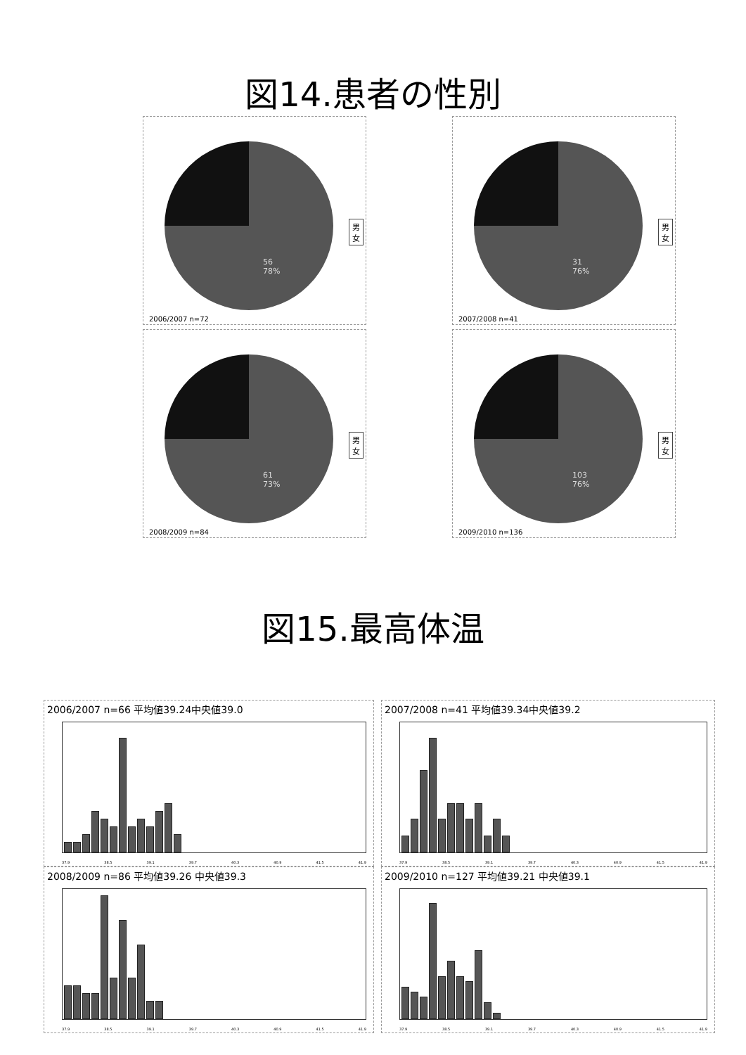図14.患者の性別
56
78%
男
女
2006/2007 n=72
31
76%
男
女
2007/2008 n=41
61
73%
男
女
2008/2009 n=84
103
76%
男
女
2009/2010 n=136
図15.最高体温
2006/2007 n=66 平均値39.24中央値39.0
37.9 38.5 39.1 39.7 40.3 40.9 41.5 41.9
2007/2008 n=41 平均値39.34中央値39.2
37.9 38.5 39.1 39.7 40.3 40.9 41.5 41.9
2008/2009 n=86 平均値39.26 中央値39.3
37.9 38.5 39.1 39.7 40.3 40.9 41.5 41.9
2009/2010 n=127 平均値39.21 中央値39.1
37.9 38.5 39.1 39.7 40.3 40.9 41.5 41.9